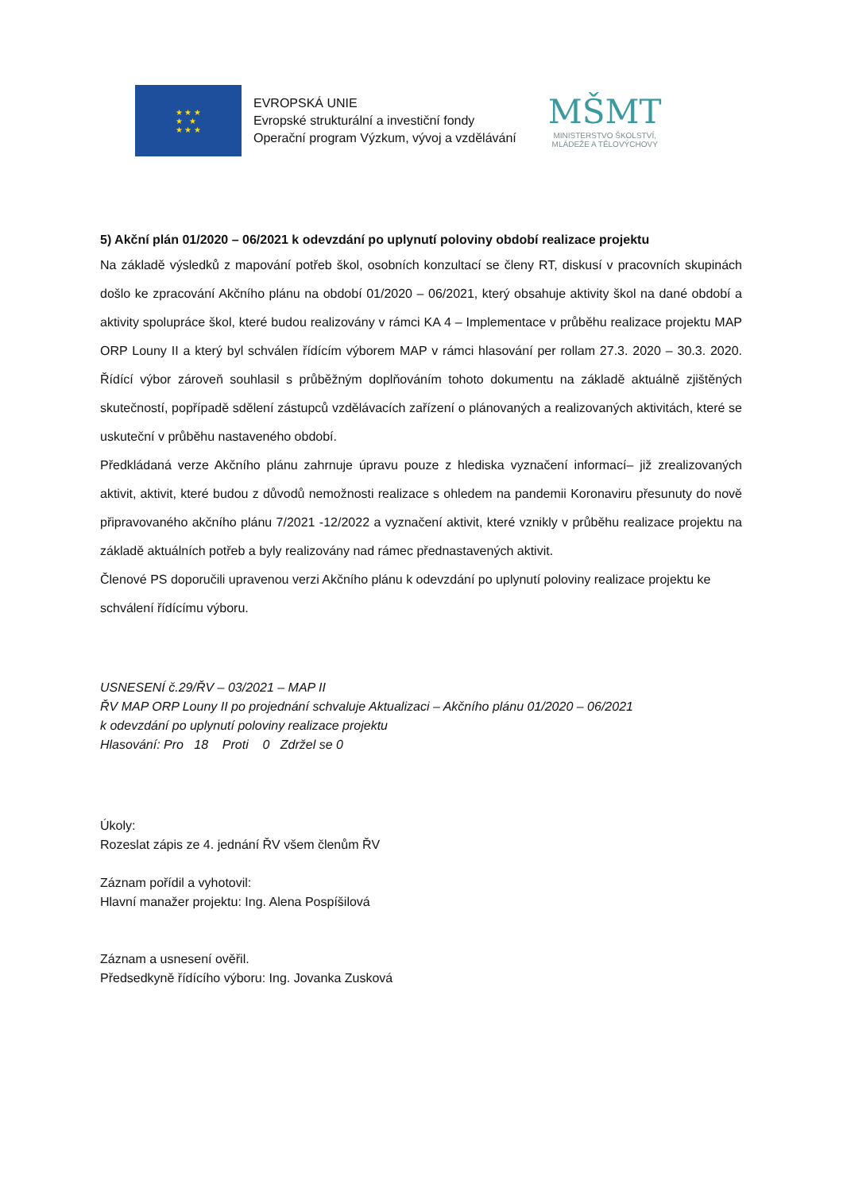★ ★ ★
★ ★
★ ★ ★
EVROPSKÁ UNIE
Evropské strukturální a investiční fondy
Operační program Výzkum, vývoj a vzdělávání
MŠMT
MINISTERSTVO ŠKOLSTVÍ,
MLÁDEŽE A TĚLOVÝCHOVY
5) Akční plán 01/2020 – 06/2021 k odevzdání po uplynutí poloviny období realizace projektu
Na základě výsledků z mapování potřeb škol, osobních konzultací se členy RT, diskusí v pracovních skupinách došlo ke zpracování Akčního plánu na období 01/2020 – 06/2021, který obsahuje aktivity škol na dané období a aktivity spolupráce škol, které budou realizovány v rámci KA 4 – Implementace v průběhu realizace projektu MAP ORP Louny II a který byl schválen řídícím výborem MAP v rámci hlasování per rollam 27.3. 2020 – 30.3. 2020. Řídící výbor zároveň souhlasil s průběžným doplňováním tohoto dokumentu na základě aktuálně zjištěných skutečností, popřípadě sdělení zástupců vzdělávacích zařízení o plánovaných a realizovaných aktivitách, které se uskuteční v průběhu nastaveného období.
Předkládaná verze Akčního plánu zahrnuje úpravu pouze z hlediska vyznačení informací– již zrealizovaných aktivit, aktivit, které budou z důvodů nemožnosti realizace s ohledem na pandemii Koronaviru přesunuty do nově připravovaného akčního plánu 7/2021 -12/2022 a vyznačení aktivit, které vznikly v průběhu realizace projektu na základě aktuálních potřeb a byly realizovány nad rámec přednastavených aktivit.
Členové PS doporučili upravenou verzi Akčního plánu k odevzdání po uplynutí poloviny realizace projektu ke schválení řídícímu výboru.
USNESENÍ č.29/ŘV – 03/2021 – MAP II
ŘV MAP ORP Louny II po projednání schvaluje Aktualizaci – Akčního plánu 01/2020 – 06/2021
k odevzdání po uplynutí poloviny realizace projektu
Hlasování: Pro 18 Proti 0 Zdržel se 0
Úkoly:
Rozeslat zápis ze 4. jednání ŘV všem členům ŘV
Záznam pořídil a vyhotovil:
Hlavní manažer projektu: Ing. Alena Pospíšilová
Záznam a usnesení ověřil.
Předsedkyně řídícího výboru: Ing. Jovanka Zusková